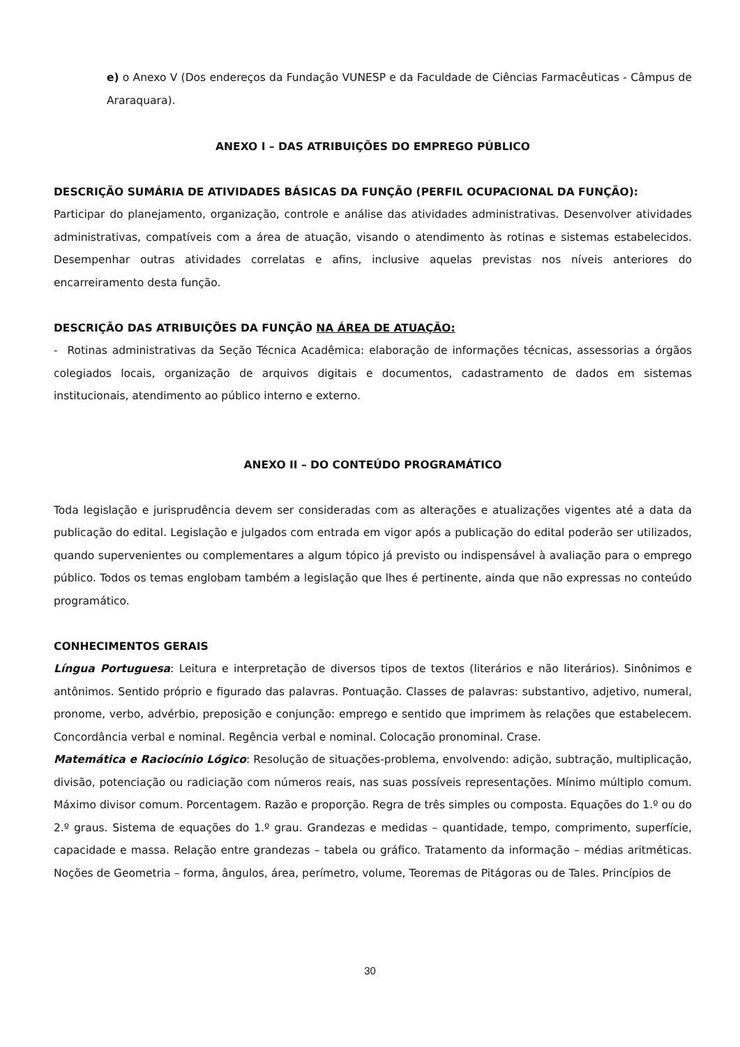e) o Anexo V (Dos endereços da Fundação VUNESP e da Faculdade de Ciências Farmacêuticas - Câmpus de Araraquara).
ANEXO I – DAS ATRIBUIÇÕES DO EMPREGO PÚBLICO
DESCRIÇÃO SUMÁRIA DE ATIVIDADES BÁSICAS DA FUNÇÃO (PERFIL OCUPACIONAL DA FUNÇÃO):
Participar do planejamento, organização, controle e análise das atividades administrativas. Desenvolver atividades administrativas, compatíveis com a área de atuação, visando o atendimento às rotinas e sistemas estabelecidos. Desempenhar outras atividades correlatas e afins, inclusive aquelas previstas nos níveis anteriores do encarreiramento desta função.
DESCRIÇÃO DAS ATRIBUIÇÕES DA FUNÇÃO NA ÁREA DE ATUAÇÃO:
- Rotinas administrativas da Seção Técnica Acadêmica: elaboração de informações técnicas, assessorias a órgãos colegiados locais, organização de arquivos digitais e documentos, cadastramento de dados em sistemas institucionais, atendimento ao público interno e externo.
ANEXO II – DO CONTEÚDO PROGRAMÁTICO
Toda legislação e jurisprudência devem ser consideradas com as alterações e atualizações vigentes até a data da publicação do edital. Legislação e julgados com entrada em vigor após a publicação do edital poderão ser utilizados, quando supervenientes ou complementares a algum tópico já previsto ou indispensável à avaliação para o emprego público. Todos os temas englobam também a legislação que lhes é pertinente, ainda que não expressas no conteúdo programático.
CONHECIMENTOS GERAIS
Língua Portuguesa: Leitura e interpretação de diversos tipos de textos (literários e não literários). Sinônimos e antônimos. Sentido próprio e figurado das palavras. Pontuação. Classes de palavras: substantivo, adjetivo, numeral, pronome, verbo, advérbio, preposição e conjunção: emprego e sentido que imprimem às relações que estabelecem. Concordância verbal e nominal. Regência verbal e nominal. Colocação pronominal. Crase.
Matemática e Raciocínio Lógico: Resolução de situações-problema, envolvendo: adição, subtração, multiplicação, divisão, potenciação ou radiciação com números reais, nas suas possíveis representações. Mínimo múltiplo comum. Máximo divisor comum. Porcentagem. Razão e proporção. Regra de três simples ou composta. Equações do 1.º ou do 2.º graus. Sistema de equações do 1.º grau. Grandezas e medidas – quantidade, tempo, comprimento, superfície, capacidade e massa. Relação entre grandezas – tabela ou gráfico. Tratamento da informação – médias aritméticas. Noções de Geometria – forma, ângulos, área, perímetro, volume, Teoremas de Pitágoras ou de Tales. Princípios de
30